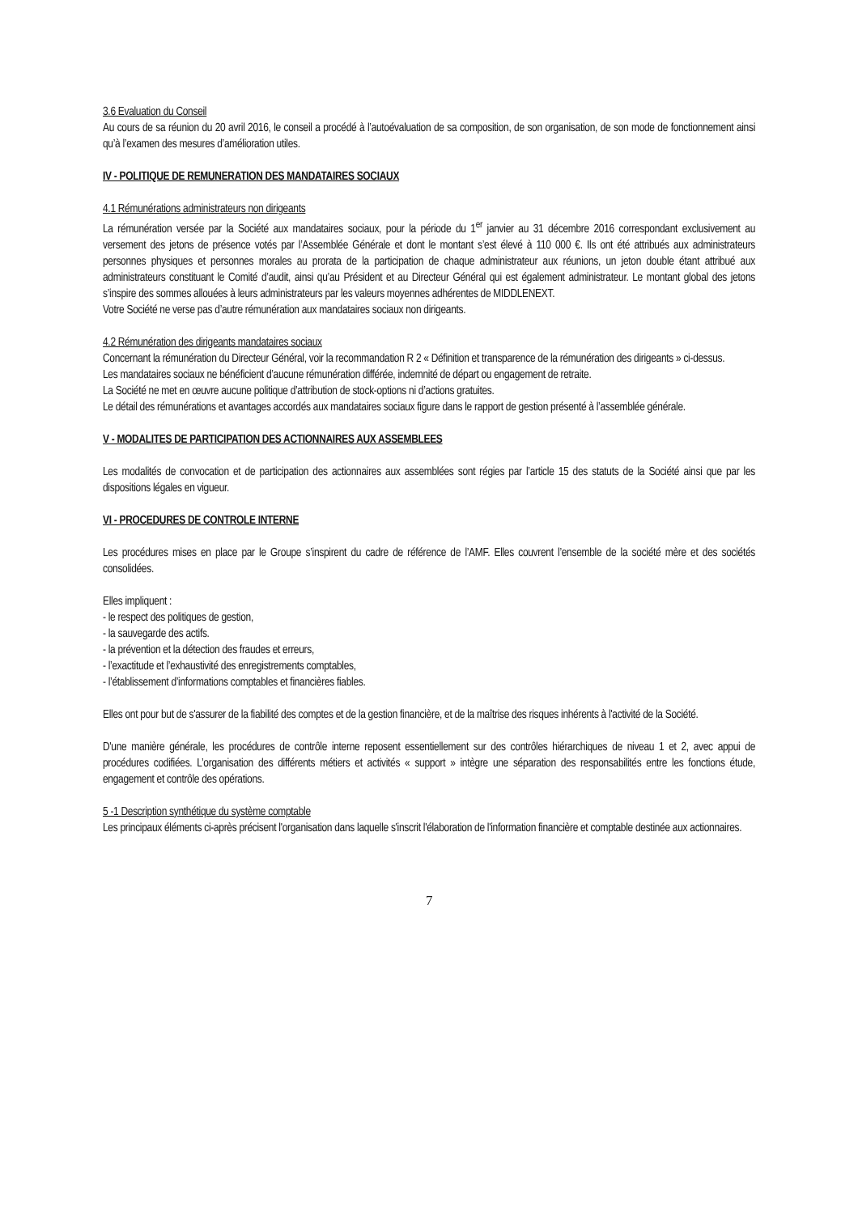3.6 Evaluation du Conseil
Au cours de sa réunion du 20 avril 2016, le conseil a procédé à l’autoévaluation de sa composition, de son organisation, de son mode de fonctionnement ainsi qu’à l’examen des mesures d’amélioration utiles.
IV - POLITIQUE DE REMUNERATION DES MANDATAIRES SOCIAUX
4.1 Rémunérations administrateurs non dirigeants
La rémunération versée par la Société aux mandataires sociaux, pour la période du 1<sup>er</sup> janvier au 31 décembre 2016 correspondant exclusivement au versement des jetons de présence votés par l’Assemblée Générale et dont le montant s’est élevé à 110 000 €. Ils ont été attribués aux administrateurs personnes physiques et personnes morales au prorata de la participation de chaque administrateur aux réunions, un jeton double étant attribué aux administrateurs constituant le Comité d’audit, ainsi qu’au Président et au Directeur Général qui est également administrateur. Le montant global des jetons s’inspire des sommes allouées à leurs administrateurs par les valeurs moyennes adhérentes de MIDDLENEXT.
Votre Société ne verse pas d’autre rémunération aux mandataires sociaux non dirigeants.
4.2 Rémunération des dirigeants mandataires sociaux
Concernant la rémunération du Directeur Général, voir la recommandation R 2 « Définition et transparence de la rémunération des dirigeants » ci-dessus.
Les mandataires sociaux ne bénéficient d’aucune rémunération différée, indemnité de départ ou engagement de retraite.
La Société ne met en œuvre aucune politique d’attribution de stock-options ni d’actions gratuites.
Le détail des rémunérations et avantages accordés aux mandataires sociaux figure dans le rapport de gestion présenté à l’assemblée générale.
V - MODALITES DE PARTICIPATION DES ACTIONNAIRES AUX ASSEMBLEES
Les modalités de convocation et de participation des actionnaires aux assemblées sont régies par l’article 15 des statuts de la Société ainsi que par les dispositions légales en vigueur.
VI - PROCEDURES DE CONTROLE INTERNE
Les procédures mises en place par le Groupe s’inspirent du cadre de référence de l’AMF. Elles couvrent l’ensemble de la société mère et des sociétés consolidées.
Elles impliquent :
- le respect des politiques de gestion,
- la sauvegarde des actifs.
- la prévention et la détection des fraudes et erreurs,
- l’exactitude et l’exhaustivité des enregistrements comptables,
- l’établissement d’informations comptables et financières fiables.
Elles ont pour but de s'assurer de la fiabilité des comptes et de la gestion financière, et de la maîtrise des risques inhérents à l'activité de la Société.
D'une manière générale, les procédures de contrôle interne reposent essentiellement sur des contrôles hiérarchiques de niveau 1 et 2, avec appui de procédures codifiées. L’organisation des différents métiers et activités « support » intègre une séparation des responsabilités entre les fonctions étude, engagement et contrôle des opérations.
5 -1 Description synthétique du système comptable
Les principaux éléments ci-après précisent l'organisation dans laquelle s'inscrit l'élaboration de l'information financière et comptable destinée aux actionnaires.
7